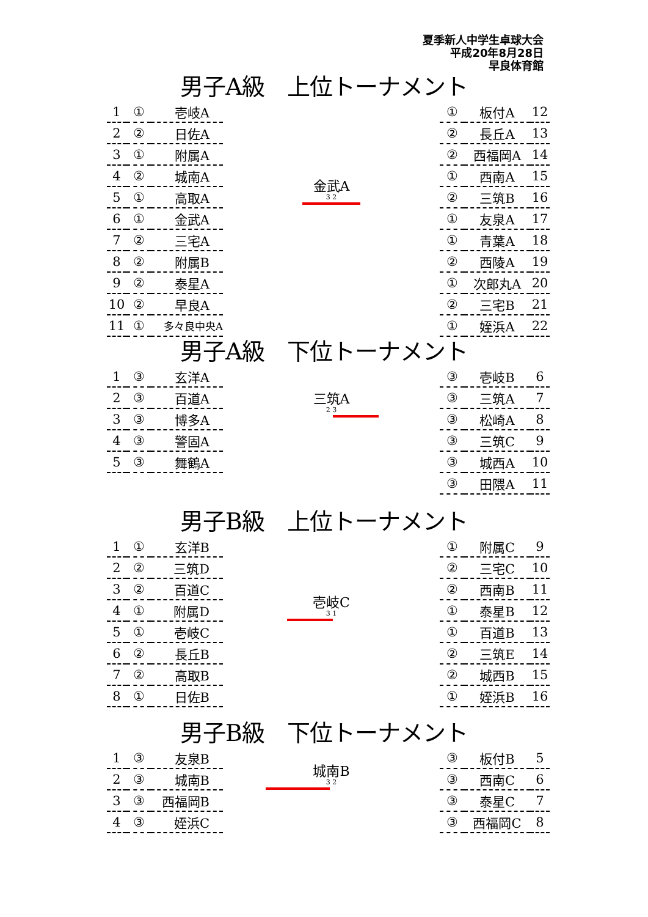夏季新人中学生卓球大会
平成20年8月28日
早良体育館
男子A級　上位トーナメント
| 1 | ① | 壱岐A |
| 2 | ② | 日佐A |
| 3 | ① | 附属A |
| 4 | ② | 城南A |
| 5 | ① | 高取A |
| 6 | ① | 金武A |
| 7 | ② | 三宅A |
| 8 | ② | 附属B |
| 9 | ② | 泰星A |
| 10 | ② | 早良A |
| 11 | ① | 多々良中央A |
金武A
3 2
| ① | 板付A | 12 |
| ② | 長丘A | 13 |
| ② | 西福岡A | 14 |
| ① | 西南A | 15 |
| ② | 三筑B | 16 |
| ① | 友泉A | 17 |
| ① | 青葉A | 18 |
| ② | 西陵A | 19 |
| ① | 次郎丸A | 20 |
| ② | 三宅B | 21 |
| ① | 姪浜A | 22 |
男子A級　下位トーナメント
| 1 | ③ | 玄洋A |
| 2 | ③ | 百道A |
| 3 | ③ | 博多A |
| 4 | ③ | 警固A |
| 5 | ③ | 舞鶴A |
三筑A
2 3
| ③ | 壱岐B | 6 |
| ③ | 三筑A | 7 |
| ③ | 松崎A | 8 |
| ③ | 三筑C | 9 |
| ③ | 城西A | 10 |
| ③ | 田隈A | 11 |
男子B級　上位トーナメント
| 1 | ① | 玄洋B |
| 2 | ② | 三筑D |
| 3 | ② | 百道C |
| 4 | ① | 附属D |
| 5 | ① | 壱岐C |
| 6 | ② | 長丘B |
| 7 | ② | 高取B |
| 8 | ① | 日佐B |
壱岐C
3 1
| ① | 附属C | 9 |
| ② | 三宅C | 10 |
| ② | 西南B | 11 |
| ① | 泰星B | 12 |
| ① | 百道B | 13 |
| ② | 三筑E | 14 |
| ② | 城西B | 15 |
| ① | 姪浜B | 16 |
男子B級　下位トーナメント
| 1 | ③ | 友泉B |
| 2 | ③ | 城南B |
| 3 | ③ | 西福岡B |
| 4 | ③ | 姪浜C |
城南B
3 2
| ③ | 板付B | 5 |
| ③ | 西南C | 6 |
| ③ | 泰星C | 7 |
| ③ | 西福岡C | 8 |